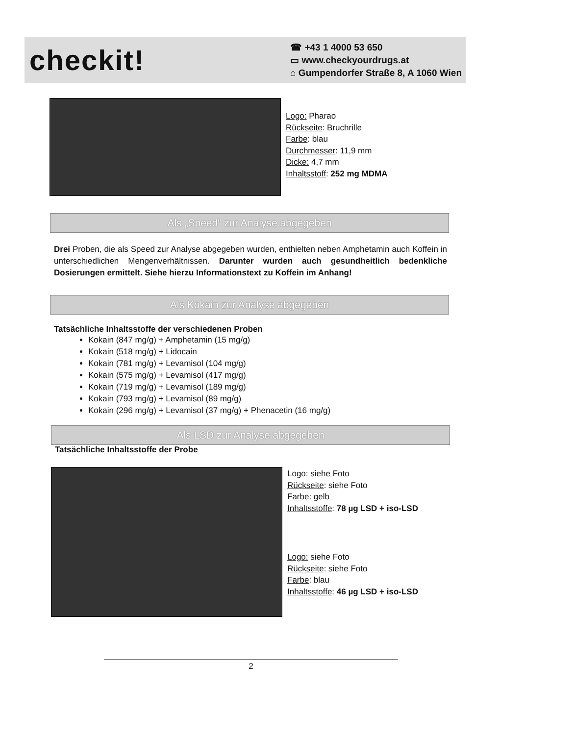checkit!
☎ +43 1 4000 53 650
▭ www.checkyourdrugs.at
⌂ Gumpendorfer Straße 8, A 1060 Wien
Logo: Pharao
Rückseite: Bruchrille
Farbe: blau
Durchmesser: 11,9 mm
Dicke: 4,7 mm
Inhaltsstoff: 252 mg MDMA
Als „Speed“ zur Analyse abgegeben
Drei Proben, die als Speed zur Analyse abgegeben wurden, enthielten neben Amphetamin auch Koffein in unterschiedlichen Mengenverhältnissen. Darunter wurden auch gesundheitlich bedenkliche Dosierungen ermittelt. Siehe hierzu Informationstext zu Koffein im Anhang!
Als Kokain zur Analyse abgegeben
Tatsächliche Inhaltsstoffe der verschiedenen Proben
Kokain (847 mg/g) + Amphetamin (15 mg/g)
Kokain (518 mg/g) + Lidocain
Kokain (781 mg/g) + Levamisol (104 mg/g)
Kokain (575 mg/g) + Levamisol (417 mg/g)
Kokain (719 mg/g) + Levamisol (189 mg/g)
Kokain (793 mg/g) + Levamisol (89 mg/g)
Kokain (296 mg/g) + Levamisol (37 mg/g) + Phenacetin (16 mg/g)
Als LSD zur Analyse abgegeben
Tatsächliche Inhaltsstoffe der Probe
Logo: siehe Foto
Rückseite: siehe Foto
Farbe: gelb
Inhaltsstoffe: 78 µg LSD + iso-LSD
Logo: siehe Foto
Rückseite: siehe Foto
Farbe: blau
Inhaltsstoffe: 46 µg LSD + iso-LSD
2